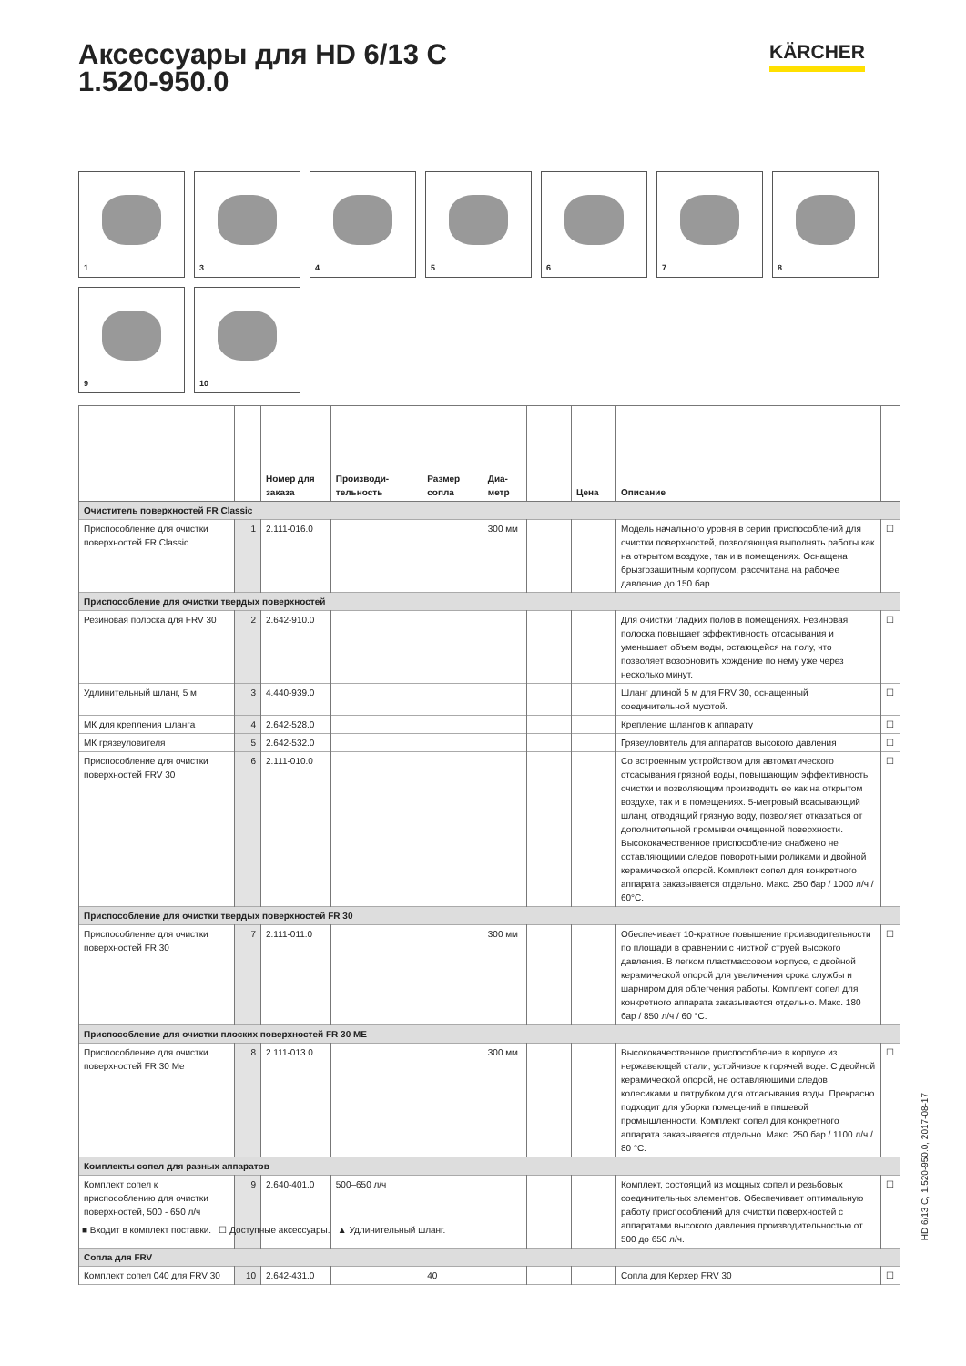Аксессуары для HD 6/13 C
1.520-950.0
KÄRCHER
1 3 4 5 6 7 8 9 10
| | | Номер для заказа | Производи-тельность | Размер сопла | Диа-метр | | Цена | Описание | |
| --- | --- | --- | --- | --- | --- | --- | --- | --- | --- |
| Очиститель поверхностей FR Classic | | | | | | | | | |
| Приспособление для очистки поверхностей FR Classic | 1 | 2.111-016.0 | | | 300 мм | | | Модель начального уровня в серии приспособлений для очистки поверхностей, позволяющая выполнять работы как на открытом воздухе, так и в помещениях. Оснащена брызгозащитным корпусом, рассчитана на рабочее давление до 150 бар. | ☐ |
| Приспособление для очистки твердых поверхностей | | | | | | | | | |
| Резиновая полоска для FRV 30 | 2 | 2.642-910.0 | | | | | | Для очистки гладких полов в помещениях. Резиновая полоска повышает эффективность отсасывания и уменьшает объем воды, остающейся на полу, что позволяет возобновить хождение по нему уже через несколько минут. | ☐ |
| Удлинительный шланг, 5 м | 3 | 4.440-939.0 | | | | | | Шланг длиной 5 м для FRV 30, оснащенный соединительной муфтой. | ☐ |
| МК для крепления шланга | 4 | 2.642-528.0 | | | | | | Крепление шлангов к аппарату | ☐ |
| МК грязеуловителя | 5 | 2.642-532.0 | | | | | | Грязеуловитель для аппаратов высокого давления | ☐ |
| Приспособление для очистки поверхностей FRV 30 | 6 | 2.111-010.0 | | | | | | Со встроенным устройством для автоматического отсасывания грязной воды, повышающим эффективность очистки и позволяющим производить ее как на открытом воздухе, так и в помещениях. 5-метровый всасывающий шланг, отводящий грязную воду, позволяет отказаться от дополнительной промывки очищенной поверхности. Высококачественное приспособление снабжено не оставляющими следов поворотными роликами и двойной керамической опорой. Комплект сопел для конкретного аппарата заказывается отдельно. Макс. 250 бар / 1000 л/ч / 60°C. | ☐ |
| Приспособление для очистки твердых поверхностей FR 30 | | | | | | | | | |
| Приспособление для очистки поверхностей FR 30 | 7 | 2.111-011.0 | | | 300 мм | | | Обеспечивает 10-кратное повышение производительности по площади в сравнении с чисткой струей высокого давления. В легком пластмассовом корпусе, с двойной керамической опорой для увеличения срока службы и шарниром для облегчения работы. Комплект сопел для конкретного аппарата заказывается отдельно. Макс. 180 бар / 850 л/ч / 60 °C. | ☐ |
| Приспособление для очистки плоских поверхностей FR 30 ME | | | | | | | | | |
| Приспособление для очистки поверхностей FR 30 Me | 8 | 2.111-013.0 | | | 300 мм | | | Высококачественное приспособление в корпусе из нержавеющей стали, устойчивое к горячей воде. С двойной керамической опорой, не оставляющими следов колесиками и патрубком для отсасывания воды. Прекрасно подходит для уборки помещений в пищевой промышленности. Комплект сопел для конкретного аппарата заказывается отдельно. Макс. 250 бар / 1100 л/ч / 80 °C. | ☐ |
| Комплекты сопел для разных аппаратов | | | | | | | | | |
| Комплект сопел к приспособлению для очистки поверхностей, 500 - 650 л/ч | 9 | 2.640-401.0 | 500–650 л/ч | | | | | Комплект, состоящий из мощных сопел и резьбовых соединительных элементов. Обеспечивает оптимальную работу приспособлений для очистки поверхностей с аппаратами высокого давления производительностью от 500 до 650 л/ч. | ☐ |
| Сопла для FRV | | | | | | | | | |
| Комплект сопел 040 для FRV 30 | 10 | 2.642-431.0 | | 40 | | | | Сопла для Керхер FRV 30 | ☐ |
■ Входит в комплект поставки. ☐ Доступные аксессуары. ▲ Удлинительный шланг.
HD 6/13 C, 1.520-950.0, 2017-08-17